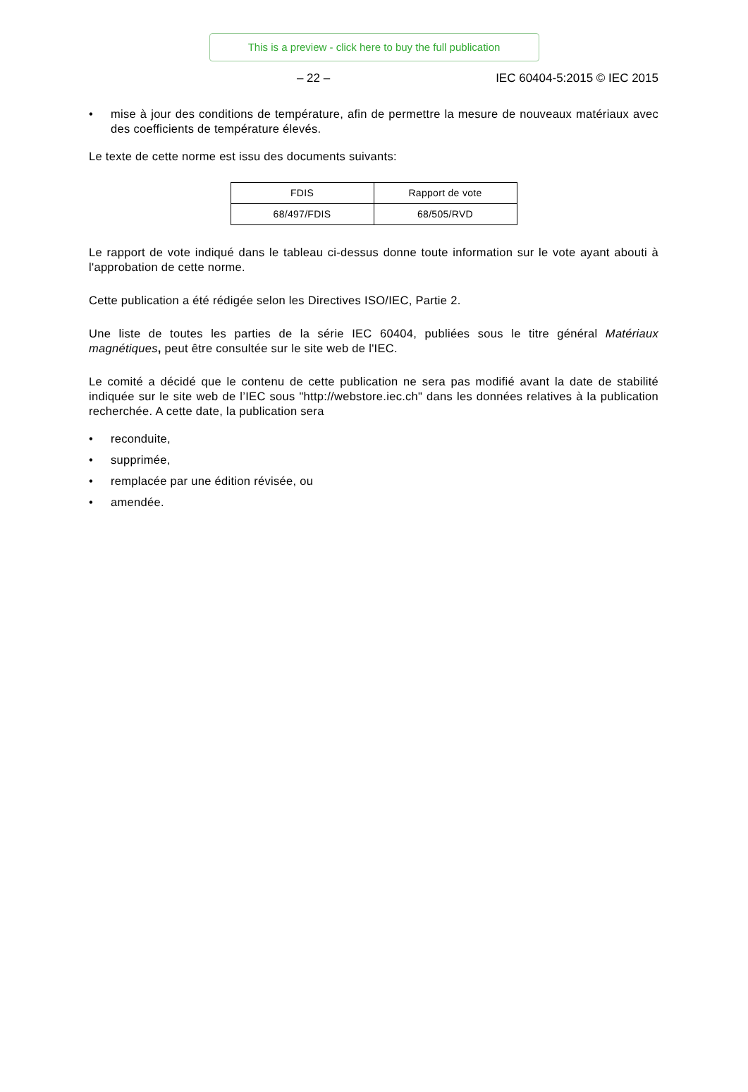This is a preview - click here to buy the full publication
– 22 – IEC 60404-5:2015 © IEC 2015
• mise à jour des conditions de température, afin de permettre la mesure de nouveaux matériaux avec des coefficients de température élevés.
Le texte de cette norme est issu des documents suivants:
| FDIS | Rapport de vote |
| 68/497/FDIS | 68/505/RVD |
Le rapport de vote indiqué dans le tableau ci-dessus donne toute information sur le vote ayant abouti à l'approbation de cette norme.
Cette publication a été rédigée selon les Directives ISO/IEC, Partie 2.
Une liste de toutes les parties de la série IEC 60404, publiées sous le titre général Matériaux magnétiques, peut être consultée sur le site web de l'IEC.
Le comité a décidé que le contenu de cette publication ne sera pas modifié avant la date de stabilité indiquée sur le site web de l’IEC sous "http://webstore.iec.ch" dans les données relatives à la publication recherchée. A cette date, la publication sera
• reconduite,
• supprimée,
• remplacée par une édition révisée, ou
• amendée.